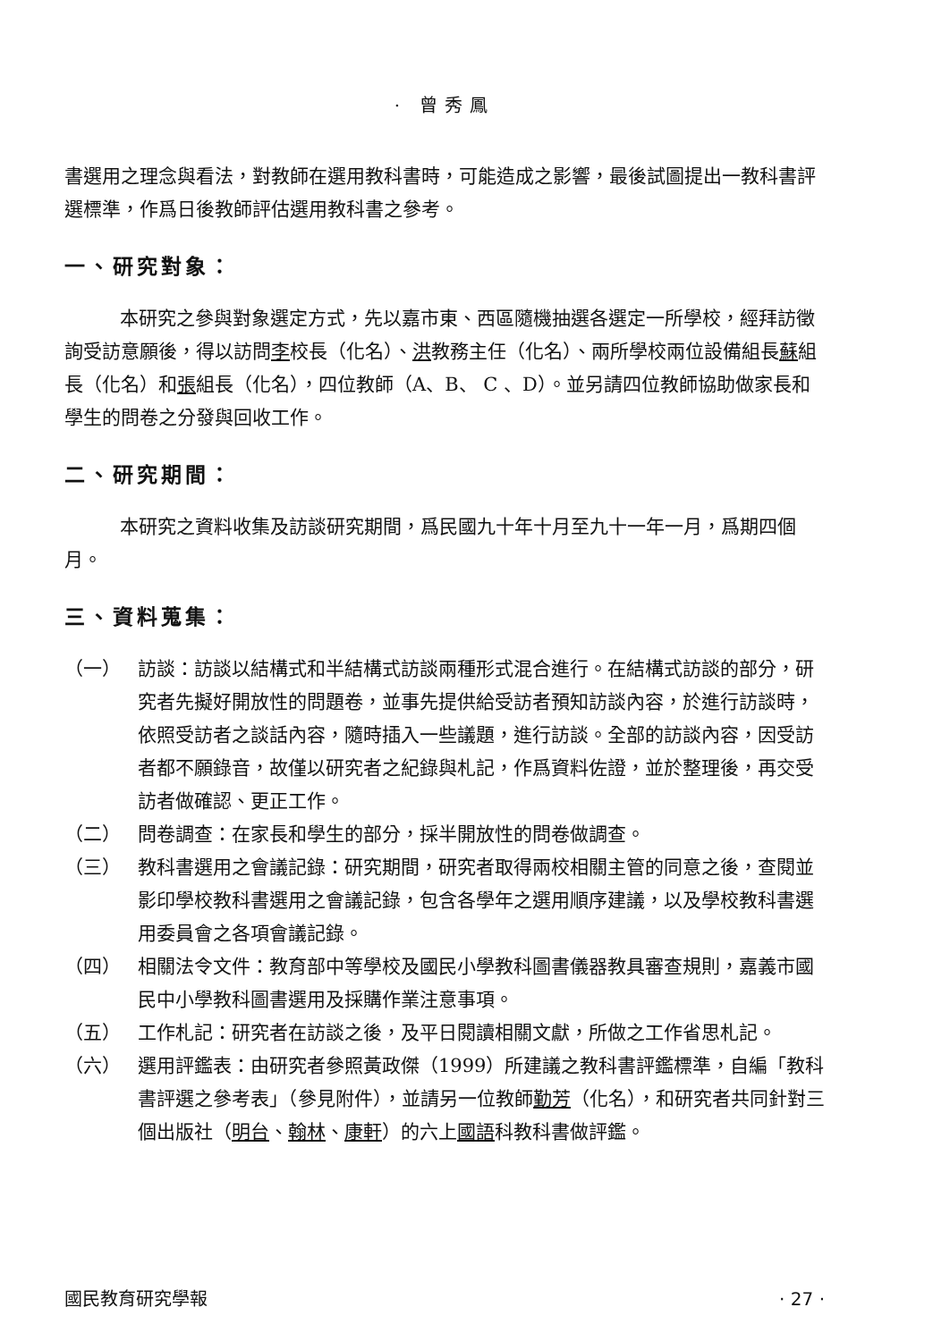· 曾秀鳳
書選用之理念與看法，對教師在選用教科書時，可能造成之影響，最後試圖提出一教科書評選標準，作爲日後教師評估選用教科書之參考。
一、研究對象：
本研究之參與對象選定方式，先以嘉市東、西區隨機抽選各選定一所學校，經拜訪徵詢受訪意願後，得以訪問李校長（化名）、洪教務主任（化名）、兩所學校兩位設備組長蘇組長（化名）和張組長（化名），四位教師（A、B、 C 、D）。並另請四位教師協助做家長和學生的問卷之分發與回收工作。
二、研究期間：
本研究之資料收集及訪談研究期間，爲民國九十年十月至九十一年一月，爲期四個月。
三、資料蒐集：
（一） 訪談：訪談以結構式和半結構式訪談兩種形式混合進行。在結構式訪談的部分，研究者先擬好開放性的問題卷，並事先提供給受訪者預知訪談內容，於進行訪談時，依照受訪者之談話內容，隨時插入一些議題，進行訪談。全部的訪談內容，因受訪者都不願錄音，故僅以研究者之紀錄與札記，作爲資料佐證，並於整理後，再交受訪者做確認、更正工作。
（二） 問卷調查：在家長和學生的部分，採半開放性的問卷做調查。
（三） 教科書選用之會議記錄：研究期間，研究者取得兩校相關主管的同意之後，查閱並影印學校教科書選用之會議記錄，包含各學年之選用順序建議，以及學校教科書選用委員會之各項會議記錄。
（四） 相關法令文件：教育部中等學校及國民小學教科圖書儀器教具審查規則，嘉義市國民中小學教科圖書選用及採購作業注意事項。
（五） 工作札記：研究者在訪談之後，及平日閱讀相關文獻，所做之工作省思札記。
（六） 選用評鑑表：由研究者參照黃政傑（1999）所建議之教科書評鑑標準，自編「教科書評選之參考表」（參見附件），並請另一位教師勤芳（化名），和研究者共同針對三個出版社（明台、翰林、康軒）的六上國語科教科書做評鑑。
國民教育研究學報 · 27 ·